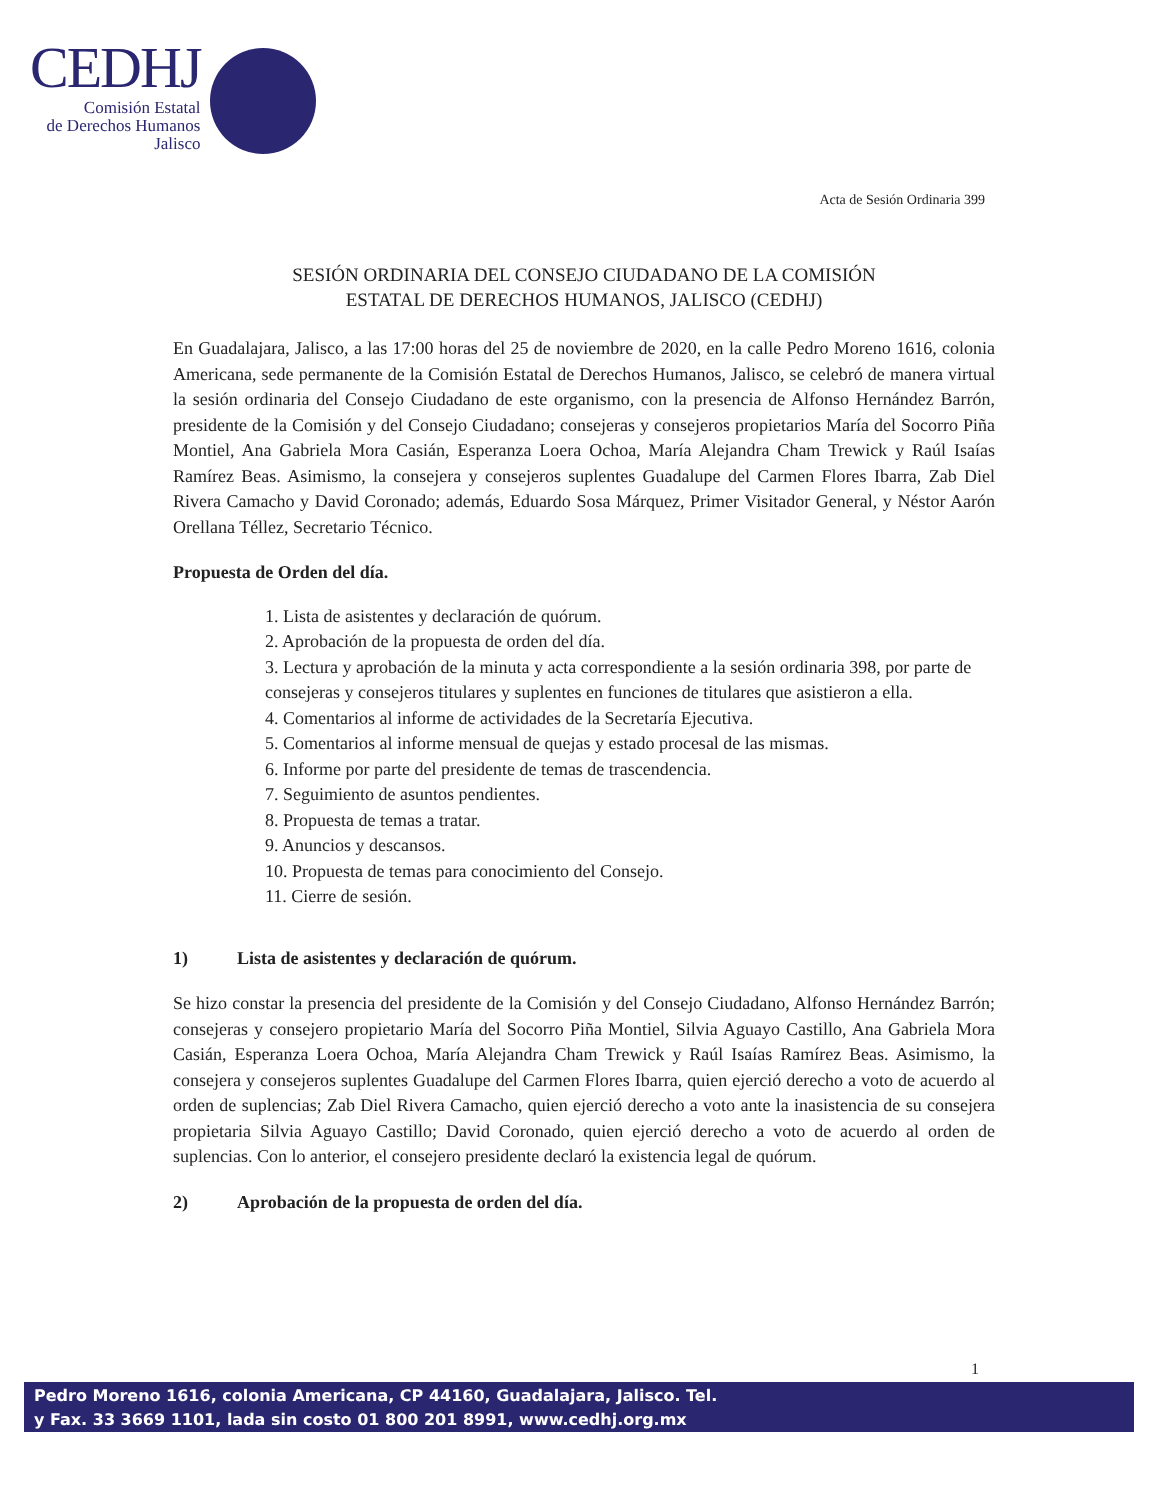CEDHJ
Comisión Estatal
de Derechos Humanos
Jalisco
Acta de Sesión Ordinaria 399
SESIÓN ORDINARIA DEL CONSEJO CIUDADANO DE LA COMISIÓN
ESTATAL DE DERECHOS HUMANOS, JALISCO (CEDHJ)
En Guadalajara, Jalisco, a las 17:00 horas del 25 de noviembre de 2020, en la calle Pedro Moreno 1616, colonia Americana, sede permanente de la Comisión Estatal de Derechos Humanos, Jalisco, se celebró de manera virtual la sesión ordinaria del Consejo Ciudadano de este organismo, con la presencia de Alfonso Hernández Barrón, presidente de la Comisión y del Consejo Ciudadano; consejeras y consejeros propietarios María del Socorro Piña Montiel, Ana Gabriela Mora Casián, Esperanza Loera Ochoa, María Alejandra Cham Trewick y Raúl Isaías Ramírez Beas. Asimismo, la consejera y consejeros suplentes Guadalupe del Carmen Flores Ibarra, Zab Diel Rivera Camacho y David Coronado; además, Eduardo Sosa Márquez, Primer Visitador General, y Néstor Aarón Orellana Téllez, Secretario Técnico.
Propuesta de Orden del día.
1. Lista de asistentes y declaración de quórum.
2. Aprobación de la propuesta de orden del día.
3. Lectura y aprobación de la minuta y acta correspondiente a la sesión ordinaria 398, por parte de consejeras y consejeros titulares y suplentes en funciones de titulares que asistieron a ella.
4. Comentarios al informe de actividades de la Secretaría Ejecutiva.
5. Comentarios al informe mensual de quejas y estado procesal de las mismas.
6. Informe por parte del presidente de temas de trascendencia.
7. Seguimiento de asuntos pendientes.
8. Propuesta de temas a tratar.
9. Anuncios y descansos.
10. Propuesta de temas para conocimiento del Consejo.
11. Cierre de sesión.
1) Lista de asistentes y declaración de quórum.
Se hizo constar la presencia del presidente de la Comisión y del Consejo Ciudadano, Alfonso Hernández Barrón; consejeras y consejero propietario María del Socorro Piña Montiel, Silvia Aguayo Castillo, Ana Gabriela Mora Casián, Esperanza Loera Ochoa, María Alejandra Cham Trewick y Raúl Isaías Ramírez Beas. Asimismo, la consejera y consejeros suplentes Guadalupe del Carmen Flores Ibarra, quien ejerció derecho a voto de acuerdo al orden de suplencias; Zab Diel Rivera Camacho, quien ejerció derecho a voto ante la inasistencia de su consejera propietaria Silvia Aguayo Castillo; David Coronado, quien ejerció derecho a voto de acuerdo al orden de suplencias. Con lo anterior, el consejero presidente declaró la existencia legal de quórum.
2) Aprobación de la propuesta de orden del día.
1
Pedro Moreno 1616, colonia Americana, CP 44160, Guadalajara, Jalisco. Tel.
y Fax. 33 3669 1101, lada sin costo 01 800 201 8991, www.cedhj.org.mx